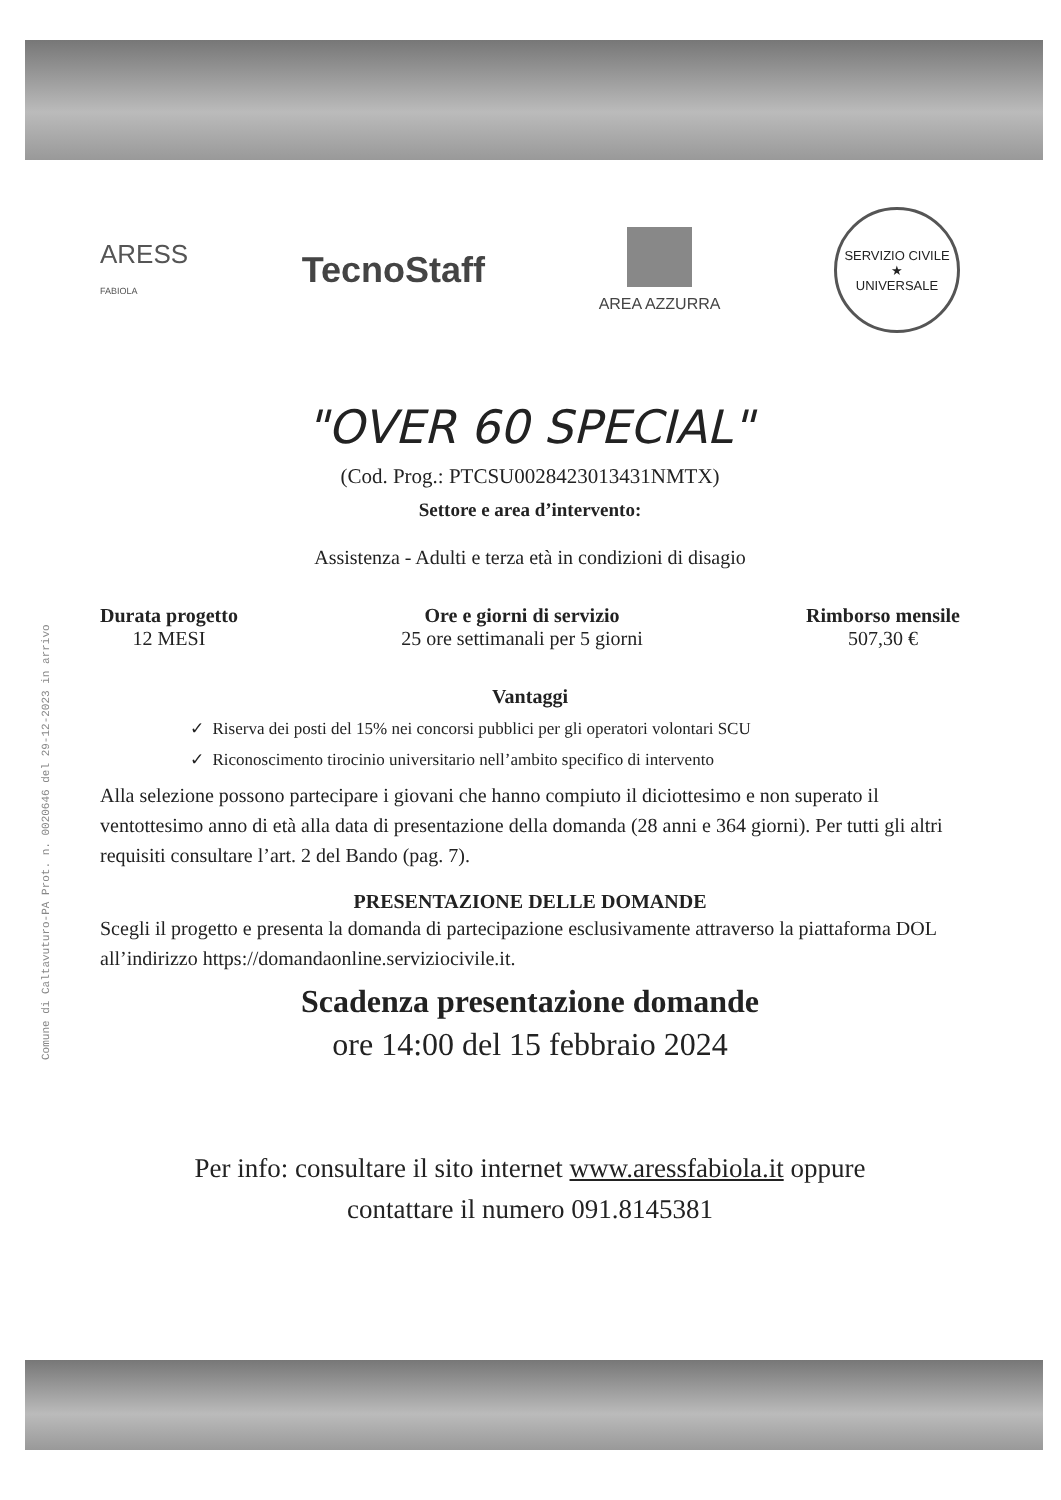Comune di Caltavuturo-PA Prot. n. 0020646 del 29-12-2023 in arrivo
ARESS
FABIOLA
TecnoStaff
AREA AZZURRA
SERVIZIO CIVILE
★
UNIVERSALE
"OVER 60 SPECIAL"
(Cod. Prog.: PTCSU0028423013431NMTX)
Settore e area d’intervento:
Assistenza - Adulti e terza età in condizioni di disagio
Durata progetto
12 MESI
Ore e giorni di servizio
25 ore settimanali per 5 giorni
Rimborso mensile
507,30 €
Vantaggi
✓ Riserva dei posti del 15% nei concorsi pubblici per gli operatori volontari SCU
✓ Riconoscimento tirocinio universitario nell’ambito specifico di intervento
Alla selezione possono partecipare i giovani che hanno compiuto il diciottesimo e non superato il ventottesimo anno di età alla data di presentazione della domanda (28 anni e 364 giorni). Per tutti gli altri requisiti consultare l’art. 2 del Bando (pag. 7).
PRESENTAZIONE DELLE DOMANDE
Scegli il progetto e presenta la domanda di partecipazione esclusivamente attraverso la piattaforma DOL all’indirizzo https://domandaonline.serviziocivile.it.
Scadenza presentazione domande
ore 14:00 del 15 febbraio 2024
Per info: consultare il sito internet www.aressfabiola.it oppure
contattare il numero 091.8145381